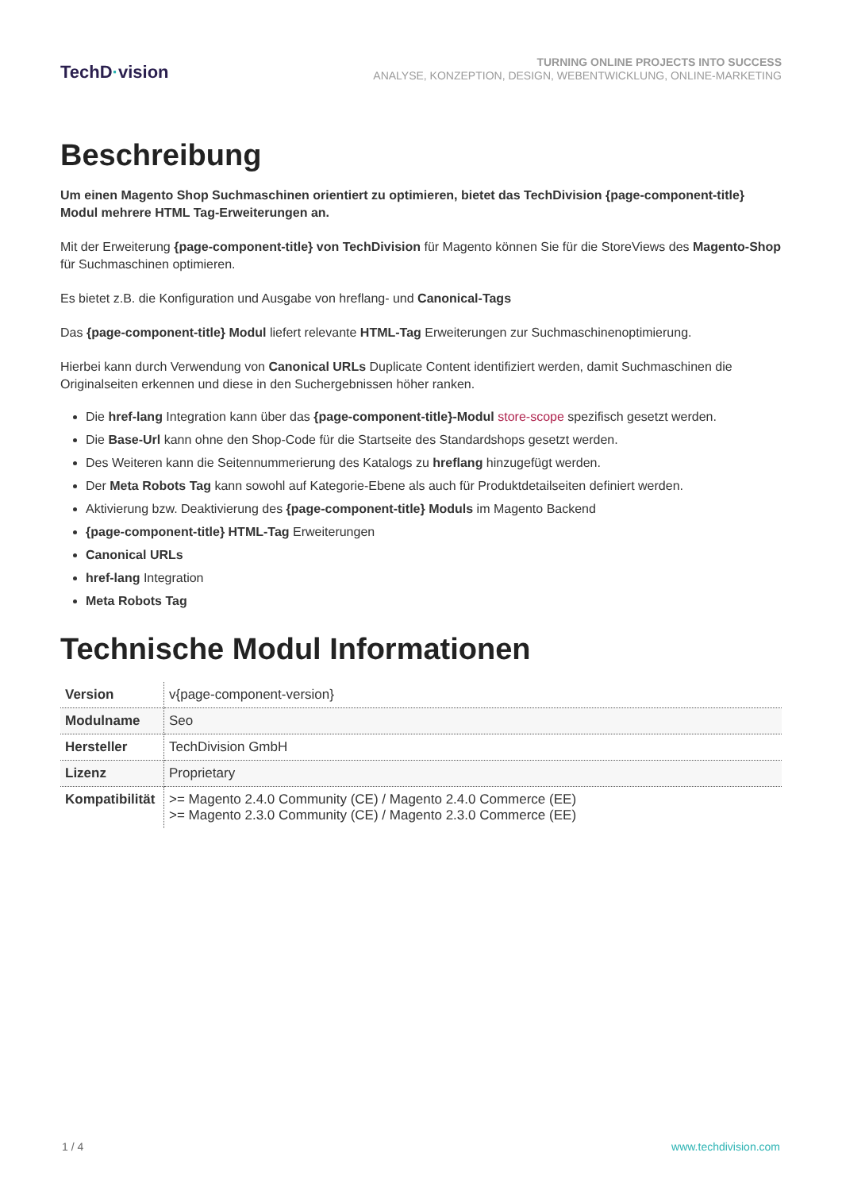TechD·vision
TURNING ONLINE PROJECTS INTO SUCCESS
ANALYSE, KONZEPTION, DESIGN, WEBENTWICKLUNG, ONLINE-MARKETING
Beschreibung
Um einen Magento Shop Suchmaschinen orientiert zu optimieren, bietet das TechDivision {page-component-title} Modul mehrere HTML Tag-Erweiterungen an.
Mit der Erweiterung {page-component-title} von TechDivision für Magento können Sie für die StoreViews des Magento-Shop für Suchmaschinen optimieren.
Es bietet z.B. die Konfiguration und Ausgabe von hreflang- und Canonical-Tags
Das {page-component-title} Modul liefert relevante HTML-Tag Erweiterungen zur Suchmaschinenoptimierung.
Hierbei kann durch Verwendung von Canonical URLs Duplicate Content identifiziert werden, damit Suchmaschinen die Originalseiten erkennen und diese in den Suchergebnissen höher ranken.
Die href-lang Integration kann über das {page-component-title}-Modul store-scope spezifisch gesetzt werden.
Die Base-Url kann ohne den Shop-Code für die Startseite des Standardshops gesetzt werden.
Des Weiteren kann die Seitennummerierung des Katalogs zu hreflang hinzugefügt werden.
Der Meta Robots Tag kann sowohl auf Kategorie-Ebene als auch für Produktdetailseiten definiert werden.
Aktivierung bzw. Deaktivierung des {page-component-title} Moduls im Magento Backend
{page-component-title} HTML-Tag Erweiterungen
Canonical URLs
href-lang Integration
Meta Robots Tag
Technische Modul Informationen
| Version | v{page-component-version} |
| Modulname | Seo |
| Hersteller | TechDivision GmbH |
| Lizenz | Proprietary |
| Kompatibilität | >= Magento 2.4.0 Community (CE) / Magento 2.4.0 Commerce (EE) >= Magento 2.3.0 Community (CE) / Magento 2.3.0 Commerce (EE) |
1 / 4 www.techdivision.com